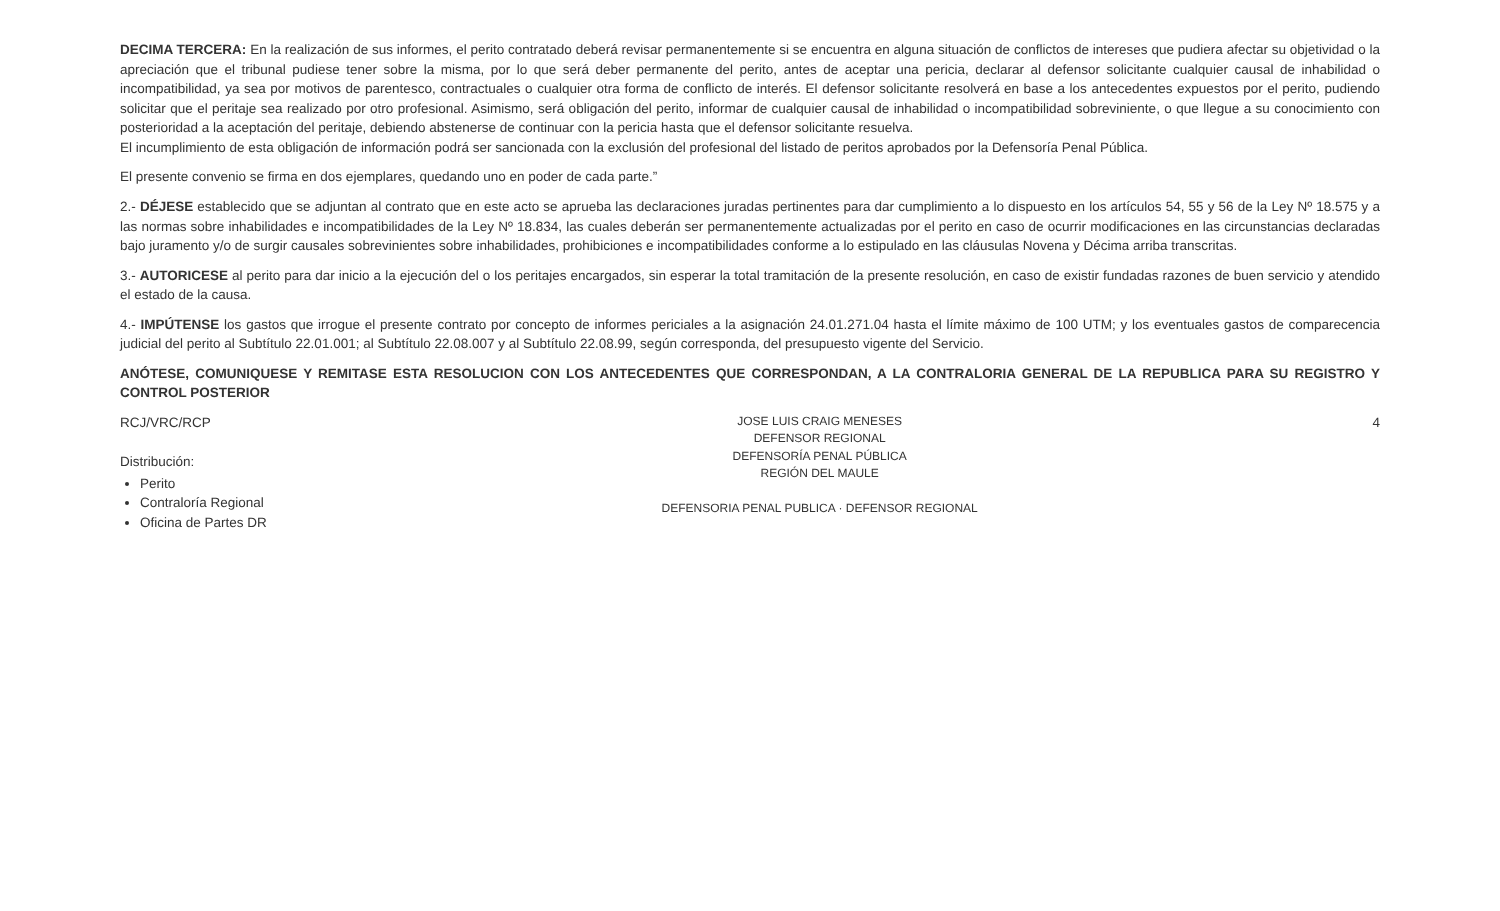DECIMA TERCERA: En la realización de sus informes, el perito contratado deberá revisar permanentemente si se encuentra en alguna situación de conflictos de intereses que pudiera afectar su objetividad o la apreciación que el tribunal pudiese tener sobre la misma, por lo que será deber permanente del perito, antes de aceptar una pericia, declarar al defensor solicitante cualquier causal de inhabilidad o incompatibilidad, ya sea por motivos de parentesco, contractuales o cualquier otra forma de conflicto de interés. El defensor solicitante resolverá en base a los antecedentes expuestos por el perito, pudiendo solicitar que el peritaje sea realizado por otro profesional. Asimismo, será obligación del perito, informar de cualquier causal de inhabilidad o incompatibilidad sobreviniente, o que llegue a su conocimiento con posterioridad a la aceptación del peritaje, debiendo abstenerse de continuar con la pericia hasta que el defensor solicitante resuelva.
El incumplimiento de esta obligación de información podrá ser sancionada con la exclusión del profesional del listado de peritos aprobados por la Defensoría Penal Pública.
El presente convenio se firma en dos ejemplares, quedando uno en poder de cada parte.”
2.- DÉJESE establecido que se adjuntan al contrato que en este acto se aprueba las declaraciones juradas pertinentes para dar cumplimiento a lo dispuesto en los artículos 54, 55 y 56 de la Ley Nº 18.575 y a las normas sobre inhabilidades e incompatibilidades de la Ley Nº 18.834, las cuales deberán ser permanentemente actualizadas por el perito en caso de ocurrir modificaciones en las circunstancias declaradas bajo juramento y/o de surgir causales sobrevinientes sobre inhabilidades, prohibiciones e incompatibilidades conforme a lo estipulado en las cláusulas Novena y Décima arriba transcritas.
3.- AUTORICESE al perito para dar inicio a la ejecución del o los peritajes encargados, sin esperar la total tramitación de la presente resolución, en caso de existir fundadas razones de buen servicio y atendido el estado de la causa.
4.- IMPÚTENSE los gastos que irrogue el presente contrato por concepto de informes periciales a la asignación 24.01.271.04 hasta el límite máximo de 100 UTM; y los eventuales gastos de comparecencia judicial del perito al Subtítulo 22.01.001; al Subtítulo 22.08.007 y al Subtítulo 22.08.99, según corresponda, del presupuesto vigente del Servicio.
ANÓTESE, COMUNIQUESE Y REMITASE ESTA RESOLUCION CON LOS ANTECEDENTES QUE CORRESPONDAN, A LA CONTRALORIA GENERAL DE LA REPUBLICA PARA SU REGISTRO Y CONTROL POSTERIOR
RCJ/VRC/RCP
Distribución:
Perito
Contraloría Regional
Oficina de Partes DR
JOSE LUIS CRAIG MENESES
DEFENSOR REGIONAL
DEFENSORÍA PENAL PÚBLICA
REGIÓN DEL MAULE
DEFENSORIA PENAL PUBLICA · DEFENSOR REGIONAL
4